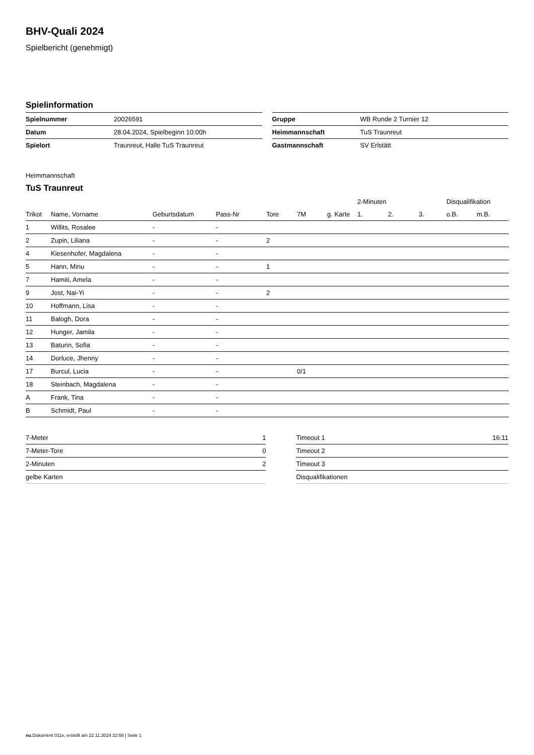BHV-Quali 2024
Spielbericht (genehmigt)
Spielinformation
| Spielnummer | 20026591 |
| Datum | 28.04.2024, Spielbeginn 10:00h |
| Spielort | Traunreut, Halle TuS Traunreut |
| Gruppe | WB Runde 2 Turnier 12 |
| Heimmannschaft | TuS Traunreut |
| Gastmannschaft | SV Erlstätt |
Heimmannschaft
TuS Traunreut
| | | | | | | | 2-Minuten | | | Disqualifikation | |
| --- | --- | --- | --- | --- | --- | --- | --- | --- | --- | --- | --- |
| Trikot | Name, Vorname | Geburtsdatum | Pass-Nr | Tore | 7M | g. Karte | 1. | 2. | 3. | o.B. | m.B. |
| 1 | Willits, Rosalee | - | - | | | | | | | | |
| 2 | Zupin, Liliana | - | - | 2 | | | | | | | |
| 4 | Kiesenhofer, Magdalena | - | - | | | | | | | | |
| 5 | Hann, Minu | - | - | 1 | | | | | | | |
| 7 | Hamiti, Amela | - | - | | | | | | | | |
| 9 | Jost, Nai-Yi | - | - | 2 | | | | | | | |
| 10 | Hoffmann, Lisa | - | - | | | | | | | | |
| 11 | Balogh, Dora | - | - | | | | | | | | |
| 12 | Hunger, Jamila | - | - | | | | | | | | |
| 13 | Baturin, Sofia | - | - | | | | | | | | |
| 14 | Dorluce, Jhenny | - | - | | | | | | | | |
| 17 | Burcul, Lucia | - | - | | 0/1 | | | | | | |
| 18 | Steinbach, Magdalena | - | - | | | | | | | | |
| A | Frank, Tina | - | - | | | | | | | | |
| B | Schmidt, Paul | - | - | | | | | | | | |
| 7-Meter | 1 |
| 7-Meter-Tore | 0 |
| 2-Minuten | 2 |
| gelbe Karten | |
| Timeout 1 | 16:11 |
| Timeout 2 | |
| Timeout 3 | |
| Disqualifikationen | |
nu.Dokument 011e, erstellt am 22.11.2024 22:58 | Seite 1